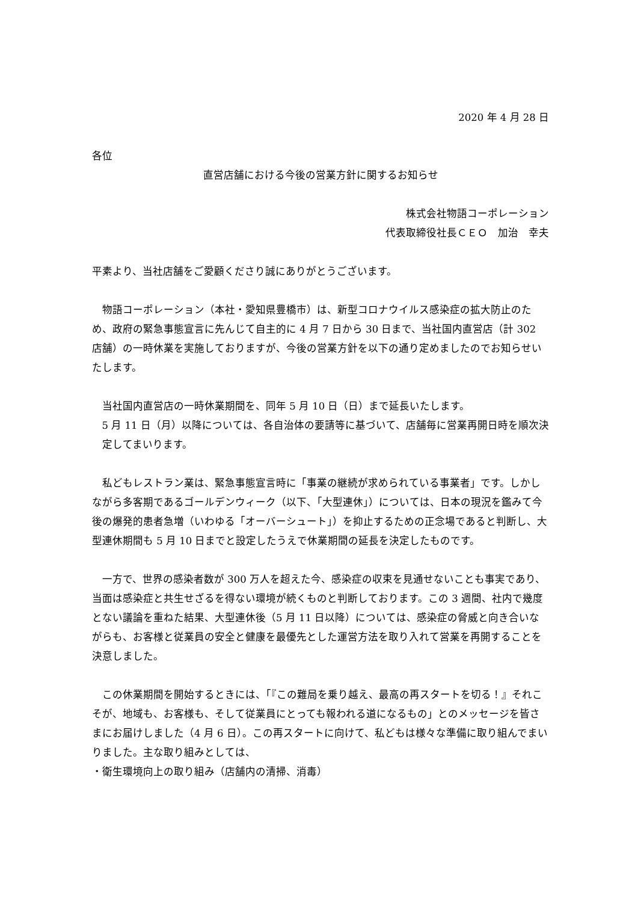2020 年 4 月 28 日
各位
直営店舗における今後の営業方針に関するお知らせ
株式会社物語コーポレーション
代表取締役社長ＣＥＯ　加治　幸夫
平素より、当社店舗をご愛顧くださり誠にありがとうございます。
　物語コーポレーション（本社・愛知県豊橋市）は、新型コロナウイルス感染症の拡大防止のため、政府の緊急事態宣言に先んじて自主的に 4 月 7 日から 30 日まで、当社国内直営店（計 302 店舗）の一時休業を実施しておりますが、今後の営業方針を以下の通り定めましたのでお知らせいたします。
　当社国内直営店の一時休業期間を、同年 5 月 10 日（日）まで延長いたします。
5 月 11 日（月）以降については、各自治体の要請等に基づいて、店舗毎に営業再開日時を順次決定してまいります。
　私どもレストラン業は、緊急事態宣言時に「事業の継続が求められている事業者」です。しかしながら多客期であるゴールデンウィーク（以下、「大型連休」）については、日本の現況を鑑みて今後の爆発的患者急増（いわゆる「オーバーシュート」）を抑止するための正念場であると判断し、大型連休期間も 5 月 10 日までと設定したうえで休業期間の延長を決定したものです。
　一方で、世界の感染者数が 300 万人を超えた今、感染症の収束を見通せないことも事実であり、当面は感染症と共生せざるを得ない環境が続くものと判断しております。この 3 週間、社内で幾度とない議論を重ねた結果、大型連休後（5 月 11 日以降）については、感染症の脅威と向き合いながらも、お客様と従業員の安全と健康を最優先とした運営方法を取り入れて営業を再開することを決意しました。
　この休業期間を開始するときには、「『この難局を乗り越え、最高の再スタートを切る！』それこそが、地域も、お客様も、そして従業員にとっても報われる道になるもの」とのメッセージを皆さまにお届けしました（4 月 6 日）。この再スタートに向けて、私どもは様々な準備に取り組んでまいりました。主な取り組みとしては、
・衛生環境向上の取り組み（店舗内の清掃、消毒）